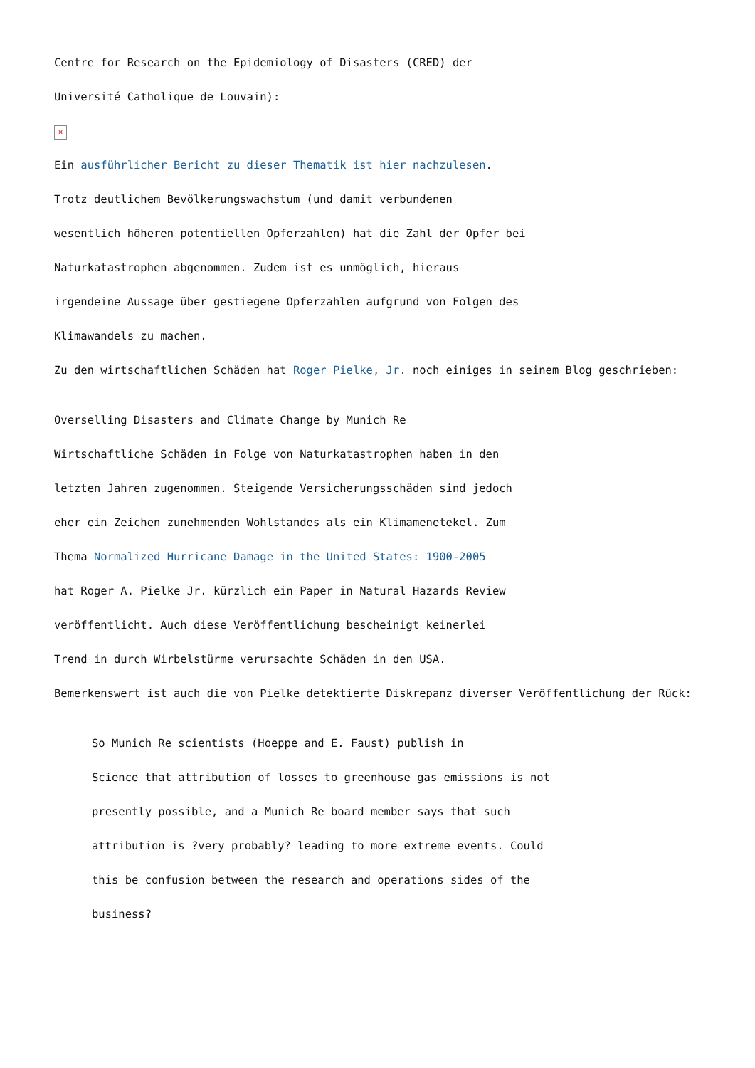Centre for Research on the Epidemiology of Disasters (CRED) der
Université Catholique de Louvain):
×
Ein ausführlicher Bericht zu dieser Thematik ist hier nachzulesen.
Trotz deutlichem Bevölkerungswachstum (und damit verbundenen
wesentlich höheren potentiellen Opferzahlen) hat die Zahl der Opfer bei
Naturkatastrophen abgenommen. Zudem ist es unmöglich, hieraus
irgendeine Aussage über gestiegene Opferzahlen aufgrund von Folgen des
Klimawandels zu machen.
Zu den wirtschaftlichen Schäden hat Roger Pielke, Jr. noch einiges in seinem Blog geschrieben:
Overselling Disasters and Climate Change by Munich Re
Wirtschaftliche Schäden in Folge von Naturkatastrophen haben in den
letzten Jahren zugenommen. Steigende Versicherungsschäden sind jedoch
eher ein Zeichen zunehmenden Wohlstandes als ein Klimamenetekel. Zum
Thema Normalized Hurricane Damage in the United States: 1900-2005
hat Roger A. Pielke Jr. kürzlich ein Paper in Natural Hazards Review
veröffentlicht. Auch diese Veröffentlichung bescheinigt keinerlei
Trend in durch Wirbelstürme verursachte Schäden in den USA.
Bemerkenswert ist auch die von Pielke detektierte Diskrepanz diverser Veröffentlichung der Rück:
So Munich Re scientists (Hoeppe and E. Faust) publish in
Science that attribution of losses to greenhouse gas emissions is not
presently possible, and a Munich Re board member says that such
attribution is ?very probably? leading to more extreme events. Could
this be confusion between the research and operations sides of the
business?